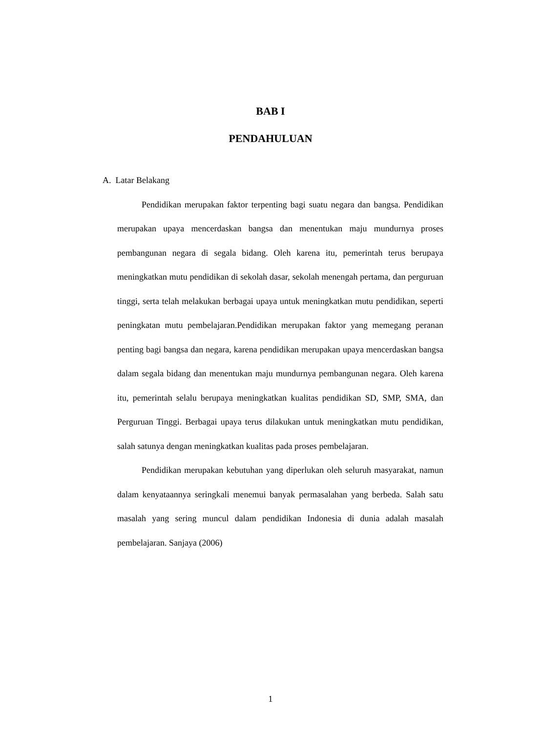BAB I
PENDAHULUAN
A. Latar Belakang
Pendidikan merupakan faktor terpenting bagi suatu negara dan bangsa. Pendidikan merupakan upaya mencerdaskan bangsa dan menentukan maju mundurnya proses pembangunan negara di segala bidang. Oleh karena itu, pemerintah terus berupaya meningkatkan mutu pendidikan di sekolah dasar, sekolah menengah pertama, dan perguruan tinggi, serta telah melakukan berbagai upaya untuk meningkatkan mutu pendidikan, seperti peningkatan mutu pembelajaran.Pendidikan merupakan faktor yang memegang peranan penting bagi bangsa dan negara, karena pendidikan merupakan upaya mencerdaskan bangsa dalam segala bidang dan menentukan maju mundurnya pembangunan negara. Oleh karena itu, pemerintah selalu berupaya meningkatkan kualitas pendidikan SD, SMP, SMA, dan Perguruan Tinggi. Berbagai upaya terus dilakukan untuk meningkatkan mutu pendidikan, salah satunya dengan meningkatkan kualitas pada proses pembelajaran.
Pendidikan merupakan kebutuhan yang diperlukan oleh seluruh masyarakat, namun dalam kenyataannya seringkali menemui banyak permasalahan yang berbeda. Salah satu masalah yang sering muncul dalam pendidikan Indonesia di dunia adalah masalah pembelajaran. Sanjaya (2006)
1